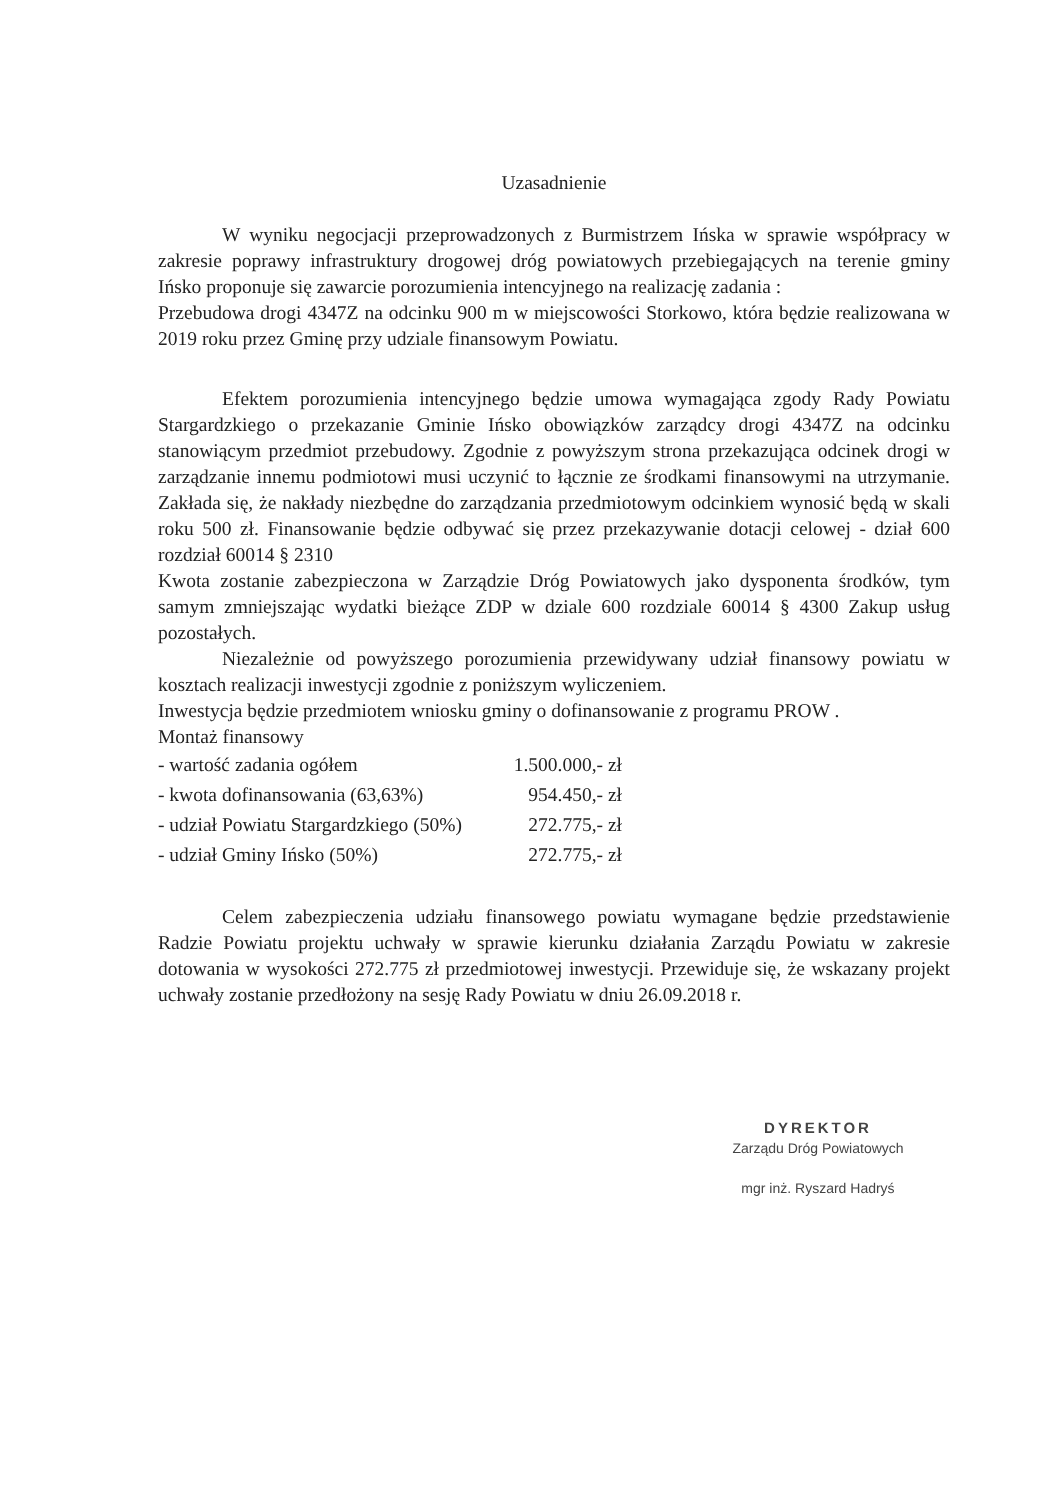Uzasadnienie
W wyniku negocjacji przeprowadzonych z Burmistrzem Ińska w sprawie współpracy w zakresie poprawy infrastruktury drogowej dróg powiatowych przebiegających na terenie gminy Ińsko proponuje się zawarcie porozumienia intencyjnego na realizację zadania :
Przebudowa drogi 4347Z na odcinku 900 m w miejscowości Storkowo, która będzie realizowana w 2019 roku przez Gminę przy udziale finansowym Powiatu.
Efektem porozumienia intencyjnego będzie umowa wymagająca zgody Rady Powiatu Stargardzkiego o przekazanie Gminie Ińsko obowiązków zarządcy drogi 4347Z na odcinku stanowiącym przedmiot przebudowy. Zgodnie z powyższym strona przekazująca odcinek drogi w zarządzanie innemu podmiotowi musi uczynić to łącznie ze środkami finansowymi na utrzymanie. Zakłada się, że nakłady niezbędne do zarządzania przedmiotowym odcinkiem wynosić będą w skali roku 500 zł. Finansowanie będzie odbywać się przez przekazywanie dotacji celowej - dział 600 rozdział 60014 § 2310
Kwota zostanie zabezpieczona w Zarządzie Dróg Powiatowych jako dysponenta środków, tym samym zmniejszając wydatki bieżące ZDP w dziale 600 rozdziale 60014 § 4300 Zakup usług pozostałych.
Niezależnie od powyższego porozumienia przewidywany udział finansowy powiatu w kosztach realizacji inwestycji zgodnie z poniższym wyliczeniem.
Inwestycja będzie przedmiotem wniosku gminy o dofinansowanie z programu PROW .
Montaż finansowy
| - wartość zadania ogółem | 1.500.000,- zł |
| - kwota dofinansowania (63,63%) | 954.450,- zł |
| - udział Powiatu Stargardzkiego (50%) | 272.775,- zł |
| - udział Gminy Ińsko (50%) | 272.775,- zł |
Celem zabezpieczenia udziału finansowego powiatu wymagane będzie przedstawienie Radzie Powiatu projektu uchwały w sprawie kierunku działania Zarządu Powiatu w zakresie dotowania w wysokości 272.775 zł przedmiotowej inwestycji. Przewiduje się, że wskazany projekt uchwały zostanie przedłożony na sesję Rady Powiatu w dniu 26.09.2018 r.
DYREKTOR
Zarządu Dróg Powiatowych
mgr inż. Ryszard Hadryś